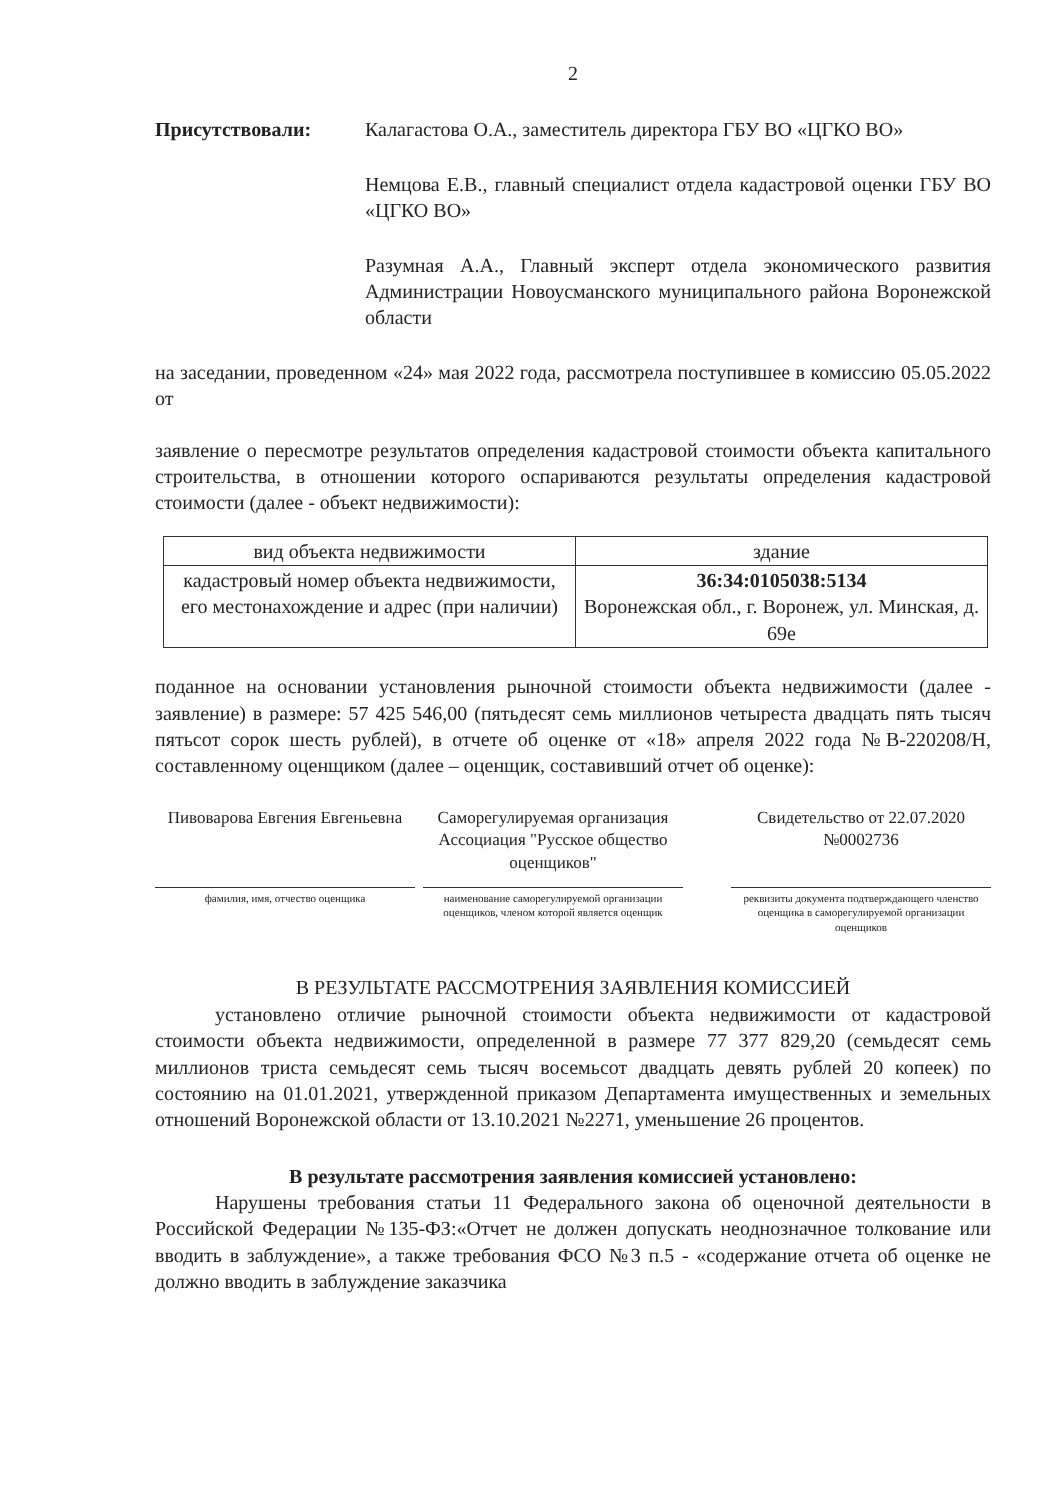2
Присутствовали: Калагастова О.А., заместитель директора ГБУ ВО «ЦГКО ВО»
Немцова Е.В., главный специалист отдела кадастровой оценки ГБУ ВО «ЦГКО ВО»
Разумная А.А., Главный эксперт отдела экономического развития Администрации Новоусманского муниципального района Воронежской области
на заседании, проведенном «24» мая 2022 года, рассмотрела поступившее в комиссию 05.05.2022 от
заявление о пересмотре результатов определения кадастровой стоимости объекта капитального строительства, в отношении которого оспариваются результаты определения кадастровой стоимости (далее - объект недвижимости):
| вид объекта недвижимости | здание |
| кадастровый номер объекта недвижимости, его местонахождение и адрес (при наличии) | 36:34:0105038:5134 Воронежская обл., г. Воронеж, ул. Минская, д. 69е |
поданное на основании установления рыночной стоимости объекта недвижимости (далее - заявление) в размере: 57 425 546,00 (пятьдесят семь миллионов четыреста двадцать пять тысяч пятьсот сорок шесть рублей), в отчете об оценке от «18» апреля 2022 года №В-220208/Н, составленному оценщиком (далее – оценщик, составивший отчет об оценке):
Пивоварова Евгения Евгеньевна
фамилия, имя, отчество оценщика
Саморегулируемая организация Ассоциация "Русское общество оценщиков"
наименование саморегулируемой организации оценщиков, членом которой является оценщик
Свидетельство от 22.07.2020 №0002736
реквизиты документа подтверждающего членство оценщика в саморегулируемой организации оценщиков
В РЕЗУЛЬТАТЕ РАССМОТРЕНИЯ ЗАЯВЛЕНИЯ КОМИССИЕЙ
установлено отличие рыночной стоимости объекта недвижимости от кадастровой стоимости объекта недвижимости, определенной в размере 77 377 829,20 (семьдесят семь миллионов триста семьдесят семь тысяч восемьсот двадцать девять рублей 20 копеек) по состоянию на 01.01.2021, утвержденной приказом Департамента имущественных и земельных отношений Воронежской области от 13.10.2021 №2271, уменьшение 26 процентов.
В результате рассмотрения заявления комиссией установлено:
Нарушены требования статьи 11 Федерального закона об оценочной деятельности в Российской Федерации №135-ФЗ:«Отчет не должен допускать неоднозначное толкование или вводить в заблуждение», а также требования ФСО №3 п.5 - «содержание отчета об оценке не должно вводить в заблуждение заказчика